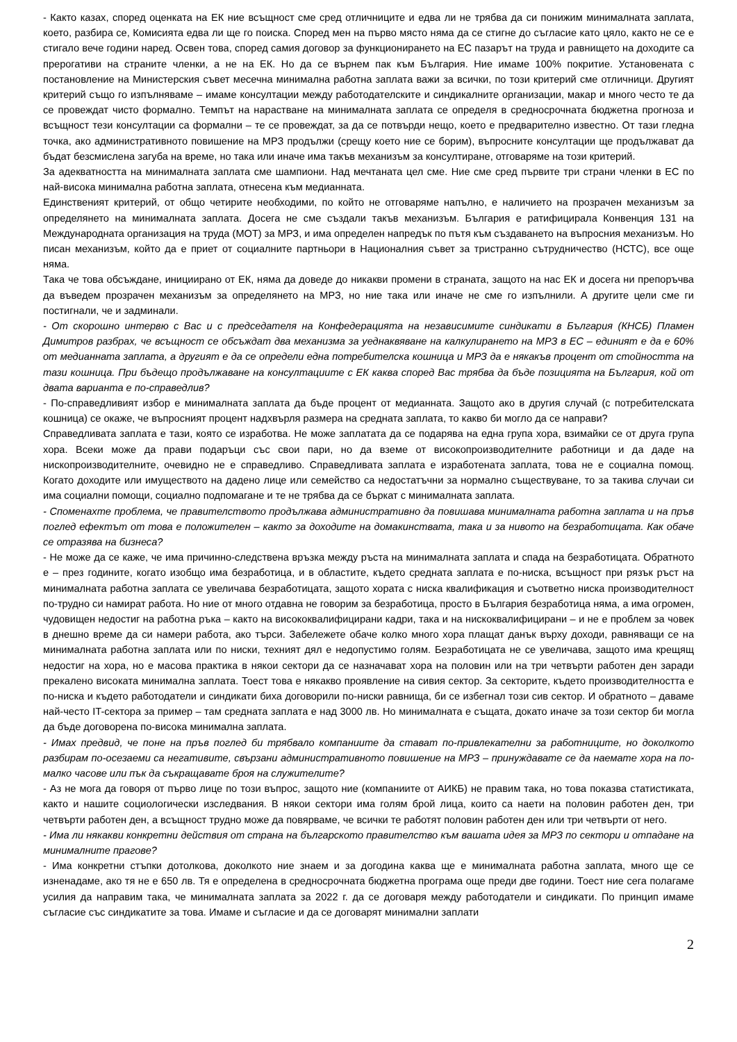- Както казах, според оценката на ЕК ние всъщност сме сред отличниците и едва ли не трябва да си понижим минималната заплата, което, разбира се, Комисията едва ли ще го поиска. Според мен на първо място няма да се стигне до съгласие като цяло, както не се е стигало вече години наред. Освен това, според самия договор за функционирането на ЕС пазарът на труда и равнището на доходите са прерогативи на страните членки, а не на ЕК. Но да се върнем пак към България. Ние имаме 100% покритие. Установената с постановление на Министерския съвет месечна минимална работна заплата важи за всички, по този критерий сме отличници. Другият критерий също го изпълняваме – имаме консултации между работодателските и синдикалните организации, макар и много често те да се провеждат чисто формално. Темпът на нарастване на минималната заплата се определя в средносрочната бюджетна прогноза и всъщност тези консултации са формални – те се провеждат, за да се потвърди нещо, което е предварително известно. От тази гледна точка, ако административното повишение на МРЗ продължи (срещу което ние се борим), въпросните консултации ще продължават да бъдат безсмислена загуба на време, но така или иначе има такъв механизъм за консултиране, отговаряме на този критерий.
За адекватността на минималната заплата сме шампиони. Над мечтаната цел сме. Ние сме сред първите три страни членки в ЕС по най-висока минимална работна заплата, отнесена към медианната.
Единственият критерий, от общо четирите необходими, по който не отговаряме напълно, е наличието на прозрачен механизъм за определянето на минималната заплата. Досега не сме създали такъв механизъм. България е ратифицирала Конвенция 131 на Международната организация на труда (МОТ) за МРЗ, и има определен напредък по пътя към създаването на въпросния механизъм. Но писан механизъм, който да е приет от социалните партньори в Националния съвет за тристранно сътрудничество (НСТС), все още няма.
Така че това обсъждане, инициирано от ЕК, няма да доведе до никакви промени в страната, защото на нас ЕК и досега ни препоръчва да въведем прозрачен механизъм за определянето на МРЗ, но ние така или иначе не сме го изпълнили. А другите цели сме ги постигнали, че и задминали.
- От скорошно интервю с Вас и с председателя на Конфедерацията на независимите синдикати в България (КНСБ) Пламен Димитров разбрах, че всъщност се обсъждат два механизма за уеднаквяване на калкулирането на МРЗ в ЕС – единият е да е 60% от медианната заплата, а другият е да се определи една потребителска кошница и МРЗ да е някакъв процент от стойността на тази кошница. При бъдещо продължаване на консултациите с ЕК каква според Вас трябва да бъде позицията на България, кой от двата варианта е по-справедлив?
- По-справедливият избор е минималната заплата да бъде процент от медианната. Защото ако в другия случай (с потребителската кошница) се окаже, че въпросният процент надхвърля размера на средната заплата, то какво би могло да се направи?
Справедливата заплата е тази, която се изработва. Не може заплатата да се подарява на една група хора, взимайки се от друга група хора. Всеки може да прави подаръци със свои пари, но да вземе от високопроизводителните работници и да даде на нископроизводителните, очевидно не е справедливо. Справедливата заплата е изработената заплата, това не е социална помощ. Когато доходите или имуществото на дадено лице или семейство са недостатъчни за нормално съществуване, то за такива случаи си има социални помощи, социално подпомагане и те не трябва да се бъркат с минималната заплата.
- Споменахте проблема, че правителството продължава административно да повишава минималната работна заплата и на пръв поглед ефектът от това е положителен – както за доходите на домакинствата, така и за нивото на безработицата. Как обаче се отразява на бизнеса?
- Не може да се каже, че има причинно-следствена връзка между ръста на минималната заплата и спада на безработицата. Обратното е – през годините, когато изобщо има безработица, и в областите, където средната заплата е по-ниска, всъщност при рязък ръст на минималната работна заплата се увеличава безработицата, защото хората с ниска квалификация и съответно ниска производителност по-трудно си намират работа. Но ние от много отдавна не говорим за безработица, просто в България безработица няма, а има огромен, чудовищен недостиг на работна ръка – както на висококвалифицирани кадри, така и на нискоквалифицирани – и не е проблем за човек в днешно време да си намери работа, ако търси. Забележете обаче колко много хора плащат данък върху доходи, равняващи се на минималната работна заплата или по ниски, техният дял е недопустимо голям. Безработицата не се увеличава, защото има крещящ недостиг на хора, но е масова практика в някои сектори да се назначават хора на половин или на три четвърти работен ден заради прекалено високата минимална заплата. Тоест това е някакво проявление на сивия сектор. За секторите, където производителността е по-ниска и където работодатели и синдикати биха договорили по-ниски равнища, би се избегнал този сив сектор. И обратното – даваме най-често IT-сектора за пример – там средната заплата е над 3000 лв. Но минималната е същата, докато иначе за този сектор би могла да бъде договорена по-висока минимална заплата.
- Имах предвид, че поне на пръв поглед би трябвало компаниите да стават по-привлекателни за работниците, но доколкото разбирам по-осезаеми са негативите, свързани административното повишение на МРЗ – принуждавате се да наемате хора на по-малко часове или пък да съкращавате броя на служителите?
- Аз не мога да говоря от първо лице по този въпрос, защото ние (компаниите от АИКБ) не правим така, но това показва статистиката, както и нашите социологически изследвания. В някои сектори има голям брой лица, които са наети на половин работен ден, три четвърти работен ден, а всъщност трудно може да повярваме, че всички те работят половин работен ден или три четвърти от него.
- Има ли някакви конкретни действия от страна на българското правителство към вашата идея за МРЗ по сектори и отпадане на минималните прагове?
- Има конкретни стъпки дотолкова, доколкото ние знаем и за догодина каква ще е минималната работна заплата, много ще се изненадаме, ако тя не е 650 лв. Тя е определена в средносрочната бюджетна програма още преди две години. Тоест ние сега полагаме усилия да направим така, че минималната заплата за 2022 г. да се договаря между работодатели и синдикати. По принцип имаме съгласие със синдикатите за това. Имаме и съгласие и да се договарят минимални заплати
2